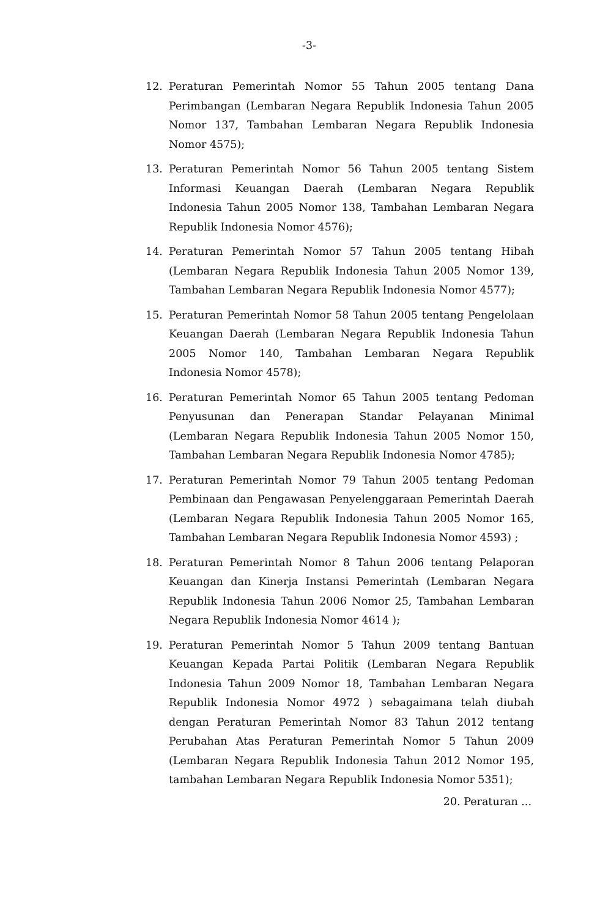-3-
12. Peraturan Pemerintah Nomor 55 Tahun 2005 tentang Dana Perimbangan (Lembaran Negara Republik Indonesia Tahun 2005 Nomor 137, Tambahan Lembaran Negara Republik Indonesia Nomor 4575);
13. Peraturan Pemerintah Nomor 56 Tahun 2005 tentang Sistem Informasi Keuangan Daerah (Lembaran Negara Republik Indonesia Tahun 2005 Nomor 138, Tambahan Lembaran Negara Republik Indonesia Nomor 4576);
14. Peraturan Pemerintah Nomor 57 Tahun 2005 tentang Hibah (Lembaran Negara Republik Indonesia Tahun 2005 Nomor 139, Tambahan Lembaran Negara Republik Indonesia Nomor 4577);
15. Peraturan Pemerintah Nomor 58 Tahun 2005 tentang Pengelolaan Keuangan Daerah (Lembaran Negara Republik Indonesia Tahun 2005 Nomor 140, Tambahan Lembaran Negara Republik Indonesia Nomor 4578);
16. Peraturan Pemerintah Nomor 65 Tahun 2005 tentang Pedoman Penyusunan dan Penerapan Standar Pelayanan Minimal (Lembaran Negara Republik Indonesia Tahun 2005 Nomor 150, Tambahan Lembaran Negara Republik Indonesia Nomor 4785);
17. Peraturan Pemerintah Nomor 79 Tahun 2005 tentang Pedoman Pembinaan dan Pengawasan Penyelenggaraan Pemerintah Daerah (Lembaran Negara Republik Indonesia Tahun 2005 Nomor 165, Tambahan Lembaran Negara Republik Indonesia Nomor 4593) ;
18. Peraturan Pemerintah Nomor 8 Tahun 2006 tentang Pelaporan Keuangan dan Kinerja Instansi Pemerintah (Lembaran Negara Republik Indonesia Tahun 2006 Nomor 25, Tambahan Lembaran Negara Republik Indonesia Nomor 4614 );
19. Peraturan Pemerintah Nomor 5 Tahun 2009 tentang Bantuan Keuangan Kepada Partai Politik (Lembaran Negara Republik Indonesia Tahun 2009 Nomor 18, Tambahan Lembaran Negara Republik Indonesia Nomor 4972 ) sebagaimana telah diubah dengan Peraturan Pemerintah Nomor 83 Tahun 2012 tentang Perubahan Atas Peraturan Pemerintah Nomor 5 Tahun 2009 (Lembaran Negara Republik Indonesia Tahun 2012 Nomor 195, tambahan Lembaran Negara Republik Indonesia Nomor 5351);
20. Peraturan ...